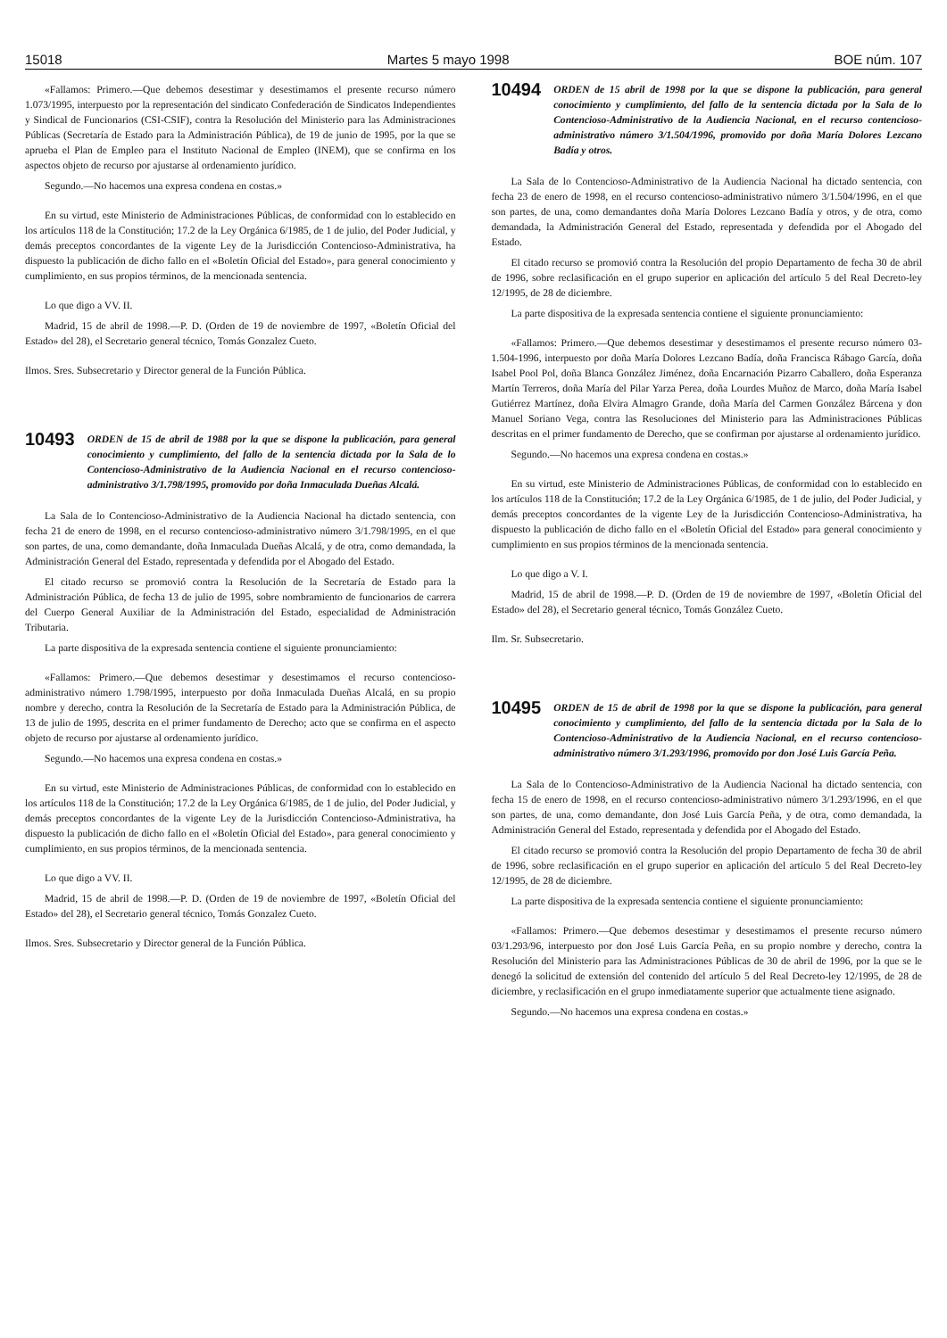15018 Martes 5 mayo 1998 BOE núm. 107
«Fallamos: Primero.—Que debemos desestimar y desestimamos el presente recurso número 1.073/1995, interpuesto por la representación del sindicato Confederación de Sindicatos Independientes y Sindical de Funcionarios (CSI-CSIF), contra la Resolución del Ministerio para las Administraciones Públicas (Secretaría de Estado para la Administración Pública), de 19 de junio de 1995, por la que se aprueba el Plan de Empleo para el Instituto Nacional de Empleo (INEM), que se confirma en los aspectos objeto de recurso por ajustarse al ordenamiento jurídico.
Segundo.—No hacemos una expresa condena en costas.»
En su virtud, este Ministerio de Administraciones Públicas, de conformidad con lo establecido en los artículos 118 de la Constitución; 17.2 de la Ley Orgánica 6/1985, de 1 de julio, del Poder Judicial, y demás preceptos concordantes de la vigente Ley de la Jurisdicción Contencioso-Administrativa, ha dispuesto la publicación de dicho fallo en el «Boletín Oficial del Estado», para general conocimiento y cumplimiento, en sus propios términos, de la mencionada sentencia.
Lo que digo a VV. II.
Madrid, 15 de abril de 1998.—P. D. (Orden de 19 de noviembre de 1997, «Boletín Oficial del Estado» del 28), el Secretario general técnico, Tomás Gonzalez Cueto.
Ilmos. Sres. Subsecretario y Director general de la Función Pública.
10493 ORDEN de 15 de abril de 1988 por la que se dispone la publicación, para general conocimiento y cumplimiento, del fallo de la sentencia dictada por la Sala de lo Contencioso-Administrativo de la Audiencia Nacional en el recurso contencioso-administrativo 3/1.798/1995, promovido por doña Inmaculada Dueñas Alcalá.
La Sala de lo Contencioso-Administrativo de la Audiencia Nacional ha dictado sentencia, con fecha 21 de enero de 1998, en el recurso contencioso-administrativo número 3/1.798/1995, en el que son partes, de una, como demandante, doña Inmaculada Dueñas Alcalá, y de otra, como demandada, la Administración General del Estado, representada y defendida por el Abogado del Estado.
El citado recurso se promovió contra la Resolución de la Secretaría de Estado para la Administración Pública, de fecha 13 de julio de 1995, sobre nombramiento de funcionarios de carrera del Cuerpo General Auxiliar de la Administración del Estado, especialidad de Administración Tributaria.
La parte dispositiva de la expresada sentencia contiene el siguiente pronunciamiento:
«Fallamos: Primero.—Que debemos desestimar y desestimamos el recurso contencioso-administrativo número 1.798/1995, interpuesto por doña Inmaculada Dueñas Alcalá, en su propio nombre y derecho, contra la Resolución de la Secretaría de Estado para la Administración Pública, de 13 de julio de 1995, descrita en el primer fundamento de Derecho; acto que se confirma en el aspecto objeto de recurso por ajustarse al ordenamiento jurídico.
Segundo.—No hacemos una expresa condena en costas.»
En su virtud, este Ministerio de Administraciones Públicas, de conformidad con lo establecido en los artículos 118 de la Constitución; 17.2 de la Ley Orgánica 6/1985, de 1 de julio, del Poder Judicial, y demás preceptos concordantes de la vigente Ley de la Jurisdicción Contencioso-Administrativa, ha dispuesto la publicación de dicho fallo en el «Boletín Oficial del Estado», para general conocimiento y cumplimiento, en sus propios términos, de la mencionada sentencia.
Lo que digo a VV. II.
Madrid, 15 de abril de 1998.—P. D. (Orden de 19 de noviembre de 1997, «Boletín Oficial del Estado» del 28), el Secretario general técnico, Tomás Gonzalez Cueto.
Ilmos. Sres. Subsecretario y Director general de la Función Pública.
10494 ORDEN de 15 abril de 1998 por la que se dispone la publicación, para general conocimiento y cumplimiento, del fallo de la sentencia dictada por la Sala de lo Contencioso-Administrativo de la Audiencia Nacional, en el recurso contencioso-administrativo número 3/1.504/1996, promovido por doña María Dolores Lezcano Badía y otros.
La Sala de lo Contencioso-Administrativo de la Audiencia Nacional ha dictado sentencia, con fecha 23 de enero de 1998, en el recurso contencioso-administrativo número 3/1.504/1996, en el que son partes, de una, como demandantes doña María Dolores Lezcano Badía y otros, y de otra, como demandada, la Administración General del Estado, representada y defendida por el Abogado del Estado.
El citado recurso se promovió contra la Resolución del propio Departamento de fecha 30 de abril de 1996, sobre reclasificación en el grupo superior en aplicación del artículo 5 del Real Decreto-ley 12/1995, de 28 de diciembre.
La parte dispositiva de la expresada sentencia contiene el siguiente pronunciamiento:
«Fallamos: Primero.—Que debemos desestimar y desestimamos el presente recurso número 03-1.504-1996, interpuesto por doña María Dolores Lezcano Badía, doña Francisca Rábago García, doña Isabel Pool Pol, doña Blanca González Jiménez, doña Encarnación Pizarro Caballero, doña Esperanza Martín Terreros, doña María del Pilar Yarza Perea, doña Lourdes Muñoz de Marco, doña María Isabel Gutiérrez Martínez, doña Elvira Almagro Grande, doña María del Carmen González Bárcena y don Manuel Soriano Vega, contra las Resoluciones del Ministerio para las Administraciones Públicas descritas en el primer fundamento de Derecho, que se confirman por ajustarse al ordenamiento jurídico.
Segundo.—No hacemos una expresa condena en costas.»
En su virtud, este Ministerio de Administraciones Públicas, de conformidad con lo establecido en los artículos 118 de la Constitución; 17.2 de la Ley Orgánica 6/1985, de 1 de julio, del Poder Judicial, y demás preceptos concordantes de la vigente Ley de la Jurisdicción Contencioso-Administrativa, ha dispuesto la publicación de dicho fallo en el «Boletín Oficial del Estado» para general conocimiento y cumplimiento en sus propios términos de la mencionada sentencia.
Lo que digo a V. I.
Madrid, 15 de abril de 1998.—P. D. (Orden de 19 de noviembre de 1997, «Boletín Oficial del Estado» del 28), el Secretario general técnico, Tomás González Cueto.
Ilm. Sr. Subsecretario.
10495 ORDEN de 15 de abril de 1998 por la que se dispone la publicación, para general conocimiento y cumplimiento, del fallo de la sentencia dictada por la Sala de lo Contencioso-Administrativo de la Audiencia Nacional, en el recurso contencioso-administrativo número 3/1.293/1996, promovido por don José Luis García Peña.
La Sala de lo Contencioso-Administrativo de la Audiencia Nacional ha dictado sentencia, con fecha 15 de enero de 1998, en el recurso contencioso-administrativo número 3/1.293/1996, en el que son partes, de una, como demandante, don José Luis García Peña, y de otra, como demandada, la Administración General del Estado, representada y defendida por el Abogado del Estado.
El citado recurso se promovió contra la Resolución del propio Departamento de fecha 30 de abril de 1996, sobre reclasificación en el grupo superior en aplicación del artículo 5 del Real Decreto-ley 12/1995, de 28 de diciembre.
La parte dispositiva de la expresada sentencia contiene el siguiente pronunciamiento:
«Fallamos: Primero.—Que debemos desestimar y desestimamos el presente recurso número 03/1.293/96, interpuesto por don José Luis García Peña, en su propio nombre y derecho, contra la Resolución del Ministerio para las Administraciones Públicas de 30 de abril de 1996, por la que se le denegó la solicitud de extensión del contenido del artículo 5 del Real Decreto-ley 12/1995, de 28 de diciembre, y reclasificación en el grupo inmediatamente superior que actualmente tiene asignado.
Segundo.—No hacemos una expresa condena en costas.»